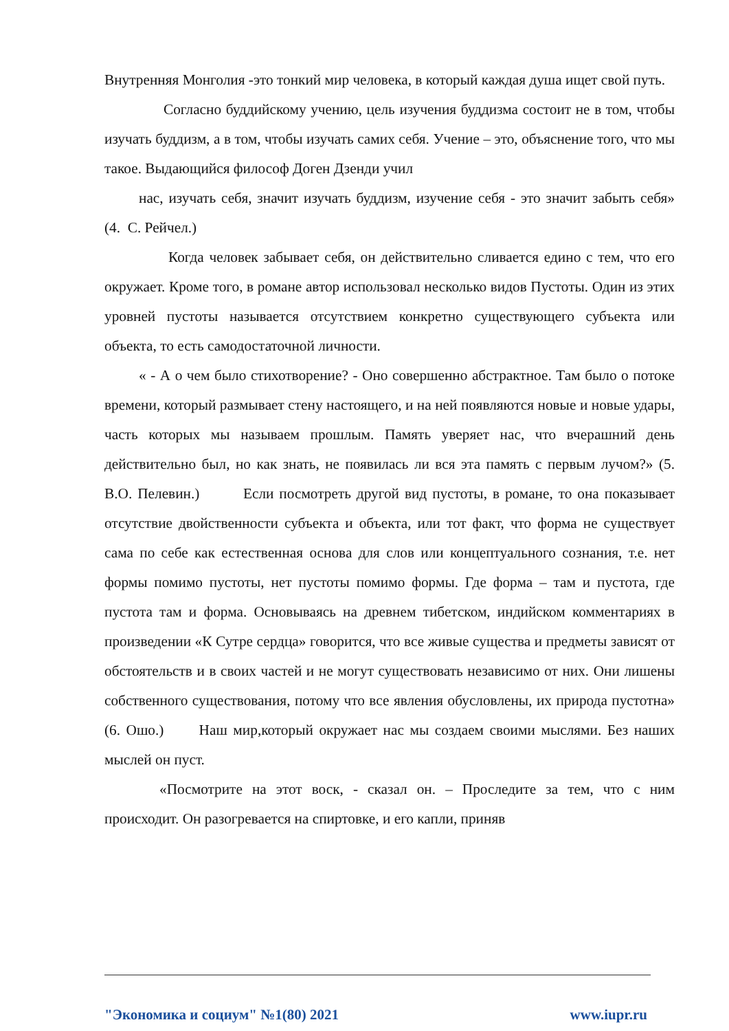Внутренняя Монголия -это тонкий мир человека, в который каждая душа ищет свой путь.
Согласно буддийскому учению, цель изучения буддизма состоит не в том, чтобы изучать буддизм, а в том, чтобы изучать самих себя. Учение – это, объяснение того, что мы такое. Выдающийся философ Доген Дзенди учил
нас, изучать себя, значит изучать буддизм, изучение себя - это значит забыть себя» (4. С. Рейчел.)
Когда человек забывает себя, он действительно сливается едино с тем, что его окружает. Кроме того, в романе автор использовал несколько видов Пустоты. Один из этих уровней пустоты называется отсутствием конкретно существующего субъекта или объекта, то есть самодостаточной личности.
« - А о чем было стихотворение? - Оно совершенно абстрактное. Там было о потоке времени, который размывает стену настоящего, и на ней появляются новые и новые удары, часть которых мы называем прошлым. Память уверяет нас, что вчерашний день действительно был, но как знать, не появилась ли вся эта память с первым лучом?» (5. В.О. Пелевин.) Если посмотреть другой вид пустоты, в романе, то она показывает отсутствие двойственности субъекта и объекта, или тот факт, что форма не существует сама по себе как естественная основа для слов или концептуального сознания, т.е. нет формы помимо пустоты, нет пустоты помимо формы. Где форма – там и пустота, где пустота там и форма. Основываясь на древнем тибетском, индийском комментариях в произведении «К Сутре сердца» говорится, что все живые существа и предметы зависят от обстоятельств и в своих частей и не могут существовать независимо от них. Они лишены собственного существования, потому что все явления обусловлены, их природа пустотна» (6. Ошо.) Наш мир,который окружает нас мы создаем своими мыслями. Без наших мыслей он пуст.
«Посмотрите на этот воск, - сказал он. – Проследите за тем, что с ним происходит. Он разогревается на спиртовке, и его капли, приняв
"Экономика и социум" №1(80) 2021 www.iupr.ru